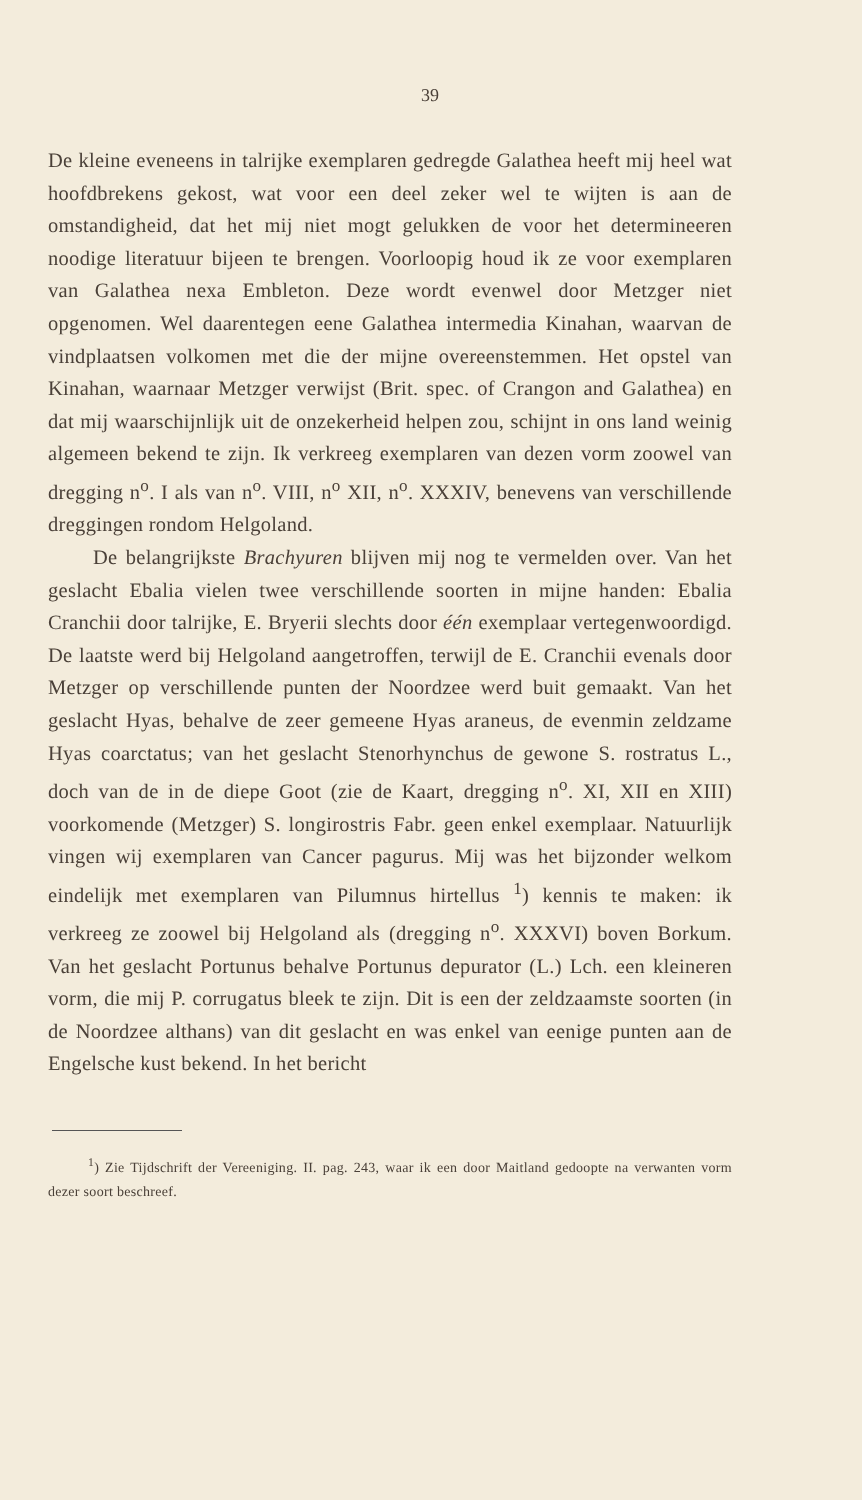39
De kleine eveneens in talrijke exemplaren gedregde Galathea heeft mij heel wat hoofdbrekens gekost, wat voor een deel zeker wel te wijten is aan de omstandigheid, dat het mij niet mogt gelukken de voor het determineeren noodige literatuur bijeen te brengen. Voorloopig houd ik ze voor exemplaren van Galathea nexa Embleton. Deze wordt evenwel door Metzger niet opgenomen. Wel daarentegen eene Galathea intermedia Kinahan, waarvan de vindplaatsen volkomen met die der mijne overeenstemmen. Het opstel van Kinahan, waarnaar Metzger verwijst (Brit. spec. of Crangon and Galathea) en dat mij waarschijnlijk uit de onzekerheid helpen zou, schijnt in ons land weinig algemeen bekend te zijn. Ik verkreeg exemplaren van dezen vorm zoowel van dregging n<sup>o</sup>. I als van n<sup>o</sup>. VIII, n<sup>o</sup> XII, n<sup>o</sup>. XXXIV, benevens van verschillende dreggingen rondom Helgoland.
De belangrijkste Brachyuren blijven mij nog te vermelden over. Van het geslacht Ebalia vielen twee verschillende soorten in mijne handen: Ebalia Cranchii door talrijke, E. Bryerii slechts door één exemplaar vertegenwoordigd. De laatste werd bij Helgoland aangetroffen, terwijl de E. Cranchii evenals door Metzger op verschillende punten der Noordzee werd buit gemaakt. Van het geslacht Hyas, behalve de zeer gemeene Hyas araneus, de evenmin zeldzame Hyas coarctatus; van het geslacht Stenorhynchus de gewone S. rostratus L., doch van de in de diepe Goot (zie de Kaart, dregging n<sup>o</sup>. XI, XII en XIII) voorkomende (Metzger) S. longirostris Fabr. geen enkel exemplaar. Natuurlijk vingen wij exemplaren van Cancer pagurus. Mij was het bijzonder welkom eindelijk met exemplaren van Pilumnus hirtellus <sup>1</sup>) kennis te maken: ik verkreeg ze zoowel bij Helgoland als (dregging n<sup>o</sup>. XXXVI) boven Borkum. Van het geslacht Portunus behalve Portunus depurator (L.) Lch. een kleineren vorm, die mij P. corrugatus bleek te zijn. Dit is een der zeldzaamste soorten (in de Noordzee althans) van dit geslacht en was enkel van eenige punten aan de Engelsche kust bekend. In het bericht
<sup>1</sup>) Zie Tijdschrift der Vereeniging. II. pag. 243, waar ik een door Maitland gedoopte na verwanten vorm dezer soort beschreef.